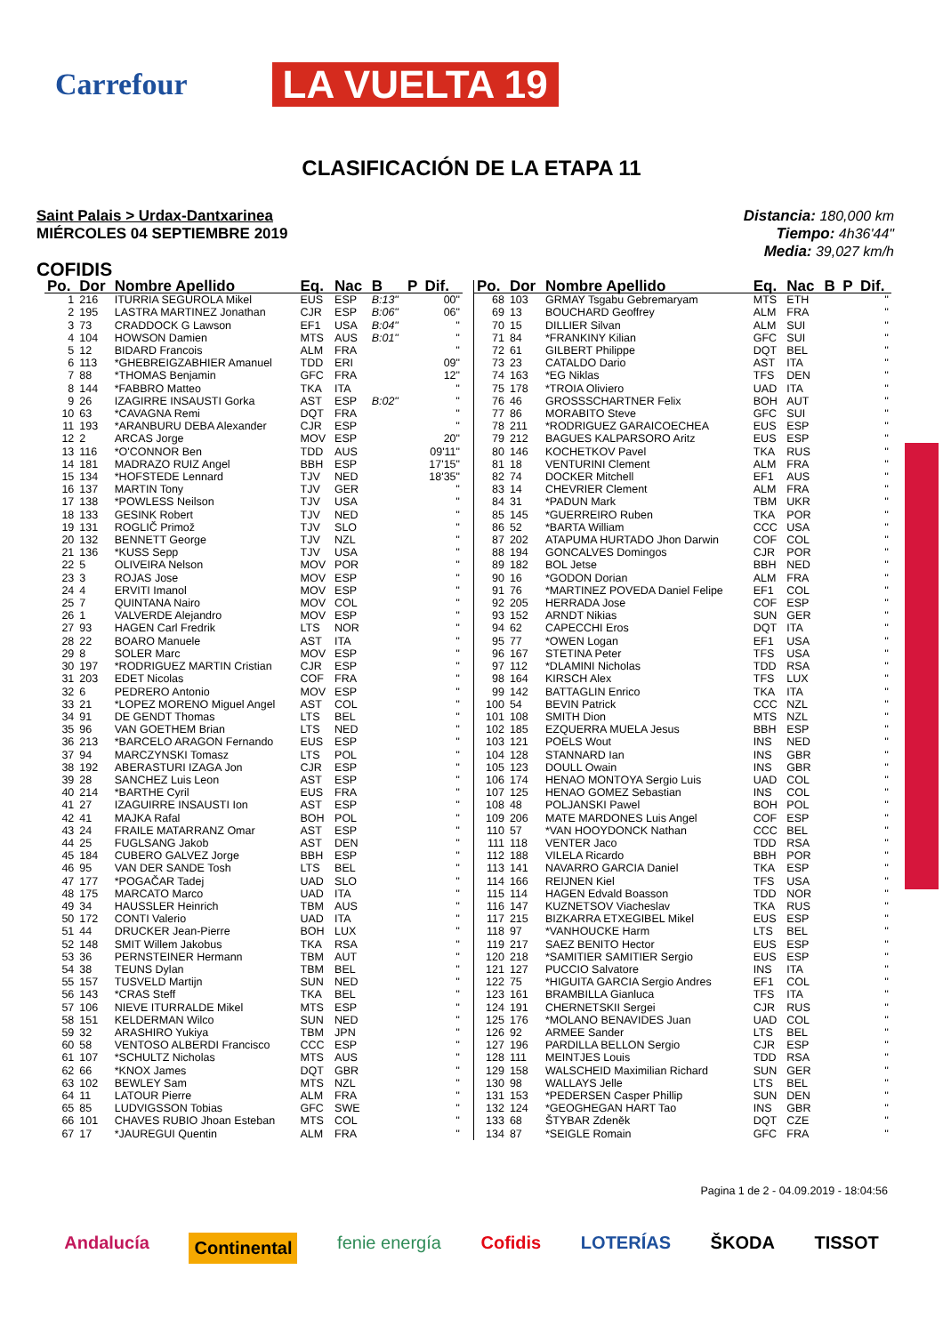Carrefour LA VUELTA 19
CLASIFICACIÓN DE LA ETAPA 11
Saint Palais > Urdax-Dantxarinea
MIÉRCOLES 04 SEPTIEMBRE 2019
COFIDIS
Distancia: 180,000 km
Tiempo: 4h36'44"
Media: 39,027 km/h
| Po. | Dor | Nombre Apellido | Eq. | Nac | B | P | Dif. |
| --- | --- | --- | --- | --- | --- | --- | --- |
| 1 | 216 | ITURRIA SEGUROLA Mikel | EUS | ESP | B:13" | | 00" |
| 2 | 195 | LASTRA MARTINEZ Jonathan | CJR | ESP | B:06" | | 06" |
| 3 | 73 | CRADDOCK G Lawson | EF1 | USA | B:04" | | '' |
| 4 | 104 | HOWSON Damien | MTS | AUS | B:01" | | '' |
| 5 | 12 | BIDARD Francois | ALM | FRA | | | '' |
| 6 | 113 | *GHEBREIGZABHIER Amanuel | TDD | ERI | | | 09" |
| 7 | 88 | *THOMAS Benjamin | GFC | FRA | | | 12" |
| 8 | 144 | *FABBRO Matteo | TKA | ITA | | | '' |
| 9 | 26 | IZAGIRRE INSAUSTI Gorka | AST | ESP | B:02" | | '' |
| 10 | 63 | *CAVAGNA Remi | DQT | FRA | | | '' |
| 11 | 193 | *ARANBURU DEBA Alexander | CJR | ESP | | | '' |
| 12 | 2 | ARCAS Jorge | MOV | ESP | | | 20" |
| 13 | 116 | *O'CONNOR Ben | TDD | AUS | | | 09'11" |
| 14 | 181 | MADRAZO RUIZ Angel | BBH | ESP | | | 17'15" |
| 15 | 134 | *HOFSTEDE Lennard | TJV | NED | | | 18'35" |
| 16 | 137 | MARTIN Tony | TJV | GER | | | '' |
| 17 | 138 | *POWLESS Neilson | TJV | USA | | | '' |
| 18 | 133 | GESINK Robert | TJV | NED | | | '' |
| 19 | 131 | ROGLIČ Primož | TJV | SLO | | | '' |
| 20 | 132 | BENNETT George | TJV | NZL | | | '' |
| 21 | 136 | *KUSS Sepp | TJV | USA | | | '' |
| 22 | 5 | OLIVEIRA Nelson | MOV | POR | | | '' |
| 23 | 3 | ROJAS Jose | MOV | ESP | | | '' |
| 24 | 4 | ERVITI Imanol | MOV | ESP | | | '' |
| 25 | 7 | QUINTANA Nairo | MOV | COL | | | '' |
| 26 | 1 | VALVERDE Alejandro | MOV | ESP | | | '' |
| 27 | 93 | HAGEN Carl Fredrik | LTS | NOR | | | '' |
| 28 | 22 | BOARO Manuele | AST | ITA | | | '' |
| 29 | 8 | SOLER Marc | MOV | ESP | | | '' |
| 30 | 197 | *RODRIGUEZ MARTIN Cristian | CJR | ESP | | | '' |
| 31 | 203 | EDET Nicolas | COF | FRA | | | '' |
| 32 | 6 | PEDRERO Antonio | MOV | ESP | | | '' |
| 33 | 21 | *LOPEZ MORENO Miguel Angel | AST | COL | | | '' |
| 34 | 91 | DE GENDT Thomas | LTS | BEL | | | '' |
| 35 | 96 | VAN GOETHEM Brian | LTS | NED | | | '' |
| 36 | 213 | *BARCELO ARAGON Fernando | EUS | ESP | | | '' |
| 37 | 94 | MARCZYNSKI Tomasz | LTS | POL | | | '' |
| 38 | 192 | ABERASTURI IZAGA Jon | CJR | ESP | | | '' |
| 39 | 28 | SANCHEZ Luis Leon | AST | ESP | | | '' |
| 40 | 214 | *BARTHE Cyril | EUS | FRA | | | '' |
| 41 | 27 | IZAGUIRRE INSAUSTI Ion | AST | ESP | | | '' |
| 42 | 41 | MAJKA Rafal | BOH | POL | | | '' |
| 43 | 24 | FRAILE MATARRANZ Omar | AST | ESP | | | '' |
| 44 | 25 | FUGLSANG Jakob | AST | DEN | | | '' |
| 45 | 184 | CUBERO GALVEZ Jorge | BBH | ESP | | | '' |
| 46 | 95 | VAN DER SANDE Tosh | LTS | BEL | | | '' |
| 47 | 177 | *POGAČAR Tadej | UAD | SLO | | | '' |
| 48 | 175 | MARCATO Marco | UAD | ITA | | | '' |
| 49 | 34 | HAUSSLER Heinrich | TBM | AUS | | | '' |
| 50 | 172 | CONTI Valerio | UAD | ITA | | | '' |
| 51 | 44 | DRUCKER Jean-Pierre | BOH | LUX | | | '' |
| 52 | 148 | SMIT Willem Jakobus | TKA | RSA | | | '' |
| 53 | 36 | PERNSTEINER Hermann | TBM | AUT | | | '' |
| 54 | 38 | TEUNS Dylan | TBM | BEL | | | '' |
| 55 | 157 | TUSVELD Martijn | SUN | NED | | | '' |
| 56 | 143 | *CRAS Steff | TKA | BEL | | | '' |
| 57 | 106 | NIEVE ITURRALDE Mikel | MTS | ESP | | | '' |
| 58 | 151 | KELDERMAN Wilco | SUN | NED | | | '' |
| 59 | 32 | ARASHIRO Yukiya | TBM | JPN | | | '' |
| 60 | 58 | VENTOSO ALBERDI Francisco | CCC | ESP | | | '' |
| 61 | 107 | *SCHULTZ Nicholas | MTS | AUS | | | '' |
| 62 | 66 | *KNOX James | DQT | GBR | | | '' |
| 63 | 102 | BEWLEY Sam | MTS | NZL | | | '' |
| 64 | 11 | LATOUR Pierre | ALM | FRA | | | '' |
| 65 | 85 | LUDVIGSSON Tobias | GFC | SWE | | | '' |
| 66 | 101 | CHAVES RUBIO Jhoan Esteban | MTS | COL | | | '' |
| 67 | 17 | *JAUREGUI Quentin | ALM | FRA | | | '' |
| Po. | Dor | Nombre Apellido | Eq. | Nac | B | P | Dif. |
| --- | --- | --- | --- | --- | --- | --- | --- |
| 68 | 103 | GRMAY Tsgabu Gebremaryam | MTS | ETH | | | '' |
| 69 | 13 | BOUCHARD Geoffrey | ALM | FRA | | | '' |
| 70 | 15 | DILLIER Silvan | ALM | SUI | | | '' |
| 71 | 84 | *FRANKINY Kilian | GFC | SUI | | | '' |
| 72 | 61 | GILBERT Philippe | DQT | BEL | | | '' |
| 73 | 23 | CATALDO Dario | AST | ITA | | | '' |
| 74 | 163 | *EG Niklas | TFS | DEN | | | '' |
| 75 | 178 | *TROIA Oliviero | UAD | ITA | | | '' |
| 76 | 46 | GROSSSCHARTNER Felix | BOH | AUT | | | '' |
| 77 | 86 | MORABITO Steve | GFC | SUI | | | '' |
| 78 | 211 | *RODRIGUEZ GARAICOECHEA | EUS | ESP | | | '' |
| 79 | 212 | BAGUES KALPARSORO Aritz | EUS | ESP | | | '' |
| 80 | 146 | KOCHETKOV Pavel | TKA | RUS | | | '' |
| 81 | 18 | VENTURINI Clement | ALM | FRA | | | '' |
| 82 | 74 | DOCKER Mitchell | EF1 | AUS | | | '' |
| 83 | 14 | CHEVRIER Clement | ALM | FRA | | | '' |
| 84 | 31 | *PADUN Mark | TBM | UKR | | | '' |
| 85 | 145 | *GUERREIRO Ruben | TKA | POR | | | '' |
| 86 | 52 | *BARTA William | CCC | USA | | | '' |
| 87 | 202 | ATAPUMA HURTADO Jhon Darwin | COF | COL | | | '' |
| 88 | 194 | GONCALVES Domingos | CJR | POR | | | '' |
| 89 | 182 | BOL Jetse | BBH | NED | | | '' |
| 90 | 16 | *GODON Dorian | ALM | FRA | | | '' |
| 91 | 76 | *MARTINEZ POVEDA Daniel Felipe | EF1 | COL | | | '' |
| 92 | 205 | HERRADA Jose | COF | ESP | | | '' |
| 93 | 152 | ARNDT Nikias | SUN | GER | | | '' |
| 94 | 62 | CAPECCHI Eros | DQT | ITA | | | '' |
| 95 | 77 | *OWEN Logan | EF1 | USA | | | '' |
| 96 | 167 | STETINA Peter | TFS | USA | | | '' |
| 97 | 112 | *DLAMINI Nicholas | TDD | RSA | | | '' |
| 98 | 164 | KIRSCH Alex | TFS | LUX | | | '' |
| 99 | 142 | BATTAGLIN Enrico | TKA | ITA | | | '' |
| 100 | 54 | BEVIN Patrick | CCC | NZL | | | '' |
| 101 | 108 | SMITH Dion | MTS | NZL | | | '' |
| 102 | 185 | EZQUERRA MUELA Jesus | BBH | ESP | | | '' |
| 103 | 121 | POELS Wout | INS | NED | | | '' |
| 104 | 128 | STANNARD Ian | INS | GBR | | | '' |
| 105 | 123 | DOULL Owain | INS | GBR | | | '' |
| 106 | 174 | HENAO MONTOYA Sergio Luis | UAD | COL | | | '' |
| 107 | 125 | HENAO GOMEZ Sebastian | INS | COL | | | '' |
| 108 | 48 | POLJANSKI Pawel | BOH | POL | | | '' |
| 109 | 206 | MATE MARDONES Luis Angel | COF | ESP | | | '' |
| 110 | 57 | *VAN HOOYDONCK Nathan | CCC | BEL | | | '' |
| 111 | 118 | VENTER Jaco | TDD | RSA | | | '' |
| 112 | 188 | VILELA Ricardo | BBH | POR | | | '' |
| 113 | 141 | NAVARRO GARCIA Daniel | TKA | ESP | | | '' |
| 114 | 166 | REIJNEN Kiel | TFS | USA | | | '' |
| 115 | 114 | HAGEN Edvald Boasson | TDD | NOR | | | '' |
| 116 | 147 | KUZNETSOV Viacheslav | TKA | RUS | | | '' |
| 117 | 215 | BIZKARRA ETXEGIBEL Mikel | EUS | ESP | | | '' |
| 118 | 97 | *VANHOUCKE Harm | LTS | BEL | | | '' |
| 119 | 217 | SAEZ BENITO Hector | EUS | ESP | | | '' |
| 120 | 218 | *SAMITIER SAMITIER Sergio | EUS | ESP | | | '' |
| 121 | 127 | PUCCIO Salvatore | INS | ITA | | | '' |
| 122 | 75 | *HIGUITA GARCIA Sergio Andres | EF1 | COL | | | '' |
| 123 | 161 | BRAMBILLA Gianluca | TFS | ITA | | | '' |
| 124 | 191 | CHERNETSKII Sergei | CJR | RUS | | | '' |
| 125 | 176 | *MOLANO BENAVIDES Juan | UAD | COL | | | '' |
| 126 | 92 | ARMEE Sander | LTS | BEL | | | '' |
| 127 | 196 | PARDILLA BELLON Sergio | CJR | ESP | | | '' |
| 128 | 111 | MEINTJES Louis | TDD | RSA | | | '' |
| 129 | 158 | WALSCHEID Maximilian Richard | SUN | GER | | | '' |
| 130 | 98 | WALLAYS Jelle | LTS | BEL | | | '' |
| 131 | 153 | *PEDERSEN Casper Phillip | SUN | DEN | | | '' |
| 132 | 124 | *GEOGHEGAN HART Tao | INS | GBR | | | '' |
| 133 | 68 | ŠTYBAR Zdeněk | DQT | CZE | | | '' |
| 134 | 87 | *SEIGLE Romain | GFC | FRA | | | '' |
Pagina 1 de 2 - 04.09.2019 - 18:04:56
Andalucía Continental fenie energía Cofidis LOTERÍAS ŠKODA TISSOT